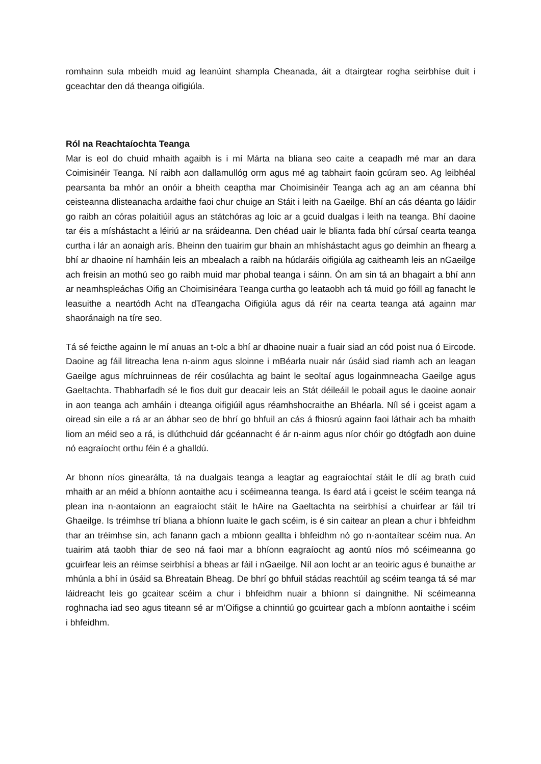romhainn sula mbeidh muid ag leanúint shampla Cheanada, áit a dtairgtear rogha seirbhíse duit i gceachtar den dá theanga oifigiúla.
Ról na Reachtaíochta Teanga
Mar is eol do chuid mhaith agaibh is i mí Márta na bliana seo caite a ceapadh mé mar an dara Coimisinéir Teanga. Ní raibh aon dallamullóg orm agus mé ag tabhairt faoin gcúram seo. Ag leibhéal pearsanta ba mhór an onóir a bheith ceaptha mar Choimisinéir Teanga ach ag an am céanna bhí ceisteanna dlisteanacha ardaithe faoi chur chuige an Stáit i leith na Gaeilge. Bhí an cás déanta go láidir go raibh an córas polaitiúil agus an státchóras ag loic ar a gcuid dualgas i leith na teanga. Bhí daoine tar éis a míshástacht a léiriú ar na sráideanna. Den chéad uair le blianta fada bhí cúrsaí cearta teanga curtha i lár an aonaigh arís. Bheinn den tuairim gur bhain an mhíshástacht agus go deimhin an fhearg a bhí ar dhaoine ní hamháin leis an mbealach a raibh na húdaráis oifigiúla ag caitheamh leis an nGaeilge ach freisin an mothú seo go raibh muid mar phobal teanga i sáinn. Ón am sin tá an bhagairt a bhí ann ar neamhspleáchas Oifig an Choimisinéara Teanga curtha go leataobh ach tá muid go fóill ag fanacht le leasuithe a neartódh Acht na dTeangacha Oifigiúla agus dá réir na cearta teanga atá againn mar shaoránaigh na tíre seo.
Tá sé feicthe againn le mí anuas an t-olc a bhí ar dhaoine nuair a fuair siad an cód poist nua ó Eircode. Daoine ag fáil litreacha lena n-ainm agus sloinne i mBéarla nuair nár úsáid siad riamh ach an leagan Gaeilge agus míchruinneas de réir cosúlachta ag baint le seoltaí agus logainmneacha Gaeilge agus Gaeltachta. Thabharfadh sé le fios duit gur deacair leis an Stát déileáil le pobail agus le daoine aonair in aon teanga ach amháin i dteanga oifigiúil agus réamhshocraithe an Bhéarla. Níl sé i gceist agam a oiread sin eile a rá ar an ábhar seo de bhrí go bhfuil an cás á fhiosrú againn faoi láthair ach ba mhaith liom an méid seo a rá, is dlúthchuid dár gcéannacht é ár n-ainm agus níor chóir go dtógfadh aon duine nó eagraíocht orthu féin é a ghalldú.
Ar bhonn níos ginearálta, tá na dualgais teanga a leagtar ag eagraíochtaí stáit le dlí ag brath cuid mhaith ar an méid a bhíonn aontaithe acu i scéimeanna teanga. Is éard atá i gceist le scéim teanga ná plean ina n-aontaíonn an eagraíocht stáit le hAire na Gaeltachta na seirbhísí a chuirfear ar fáil trí Ghaeilge. Is tréimhse trí bliana a bhíonn luaite le gach scéim, is é sin caitear an plean a chur i bhfeidhm thar an tréimhse sin, ach fanann gach a mbíonn geallta i bhfeidhm nó go n-aontaítear scéim nua. An tuairim atá taobh thiar de seo ná faoi mar a bhíonn eagraíocht ag aontú níos mó scéimeanna go gcuirfear leis an réimse seirbhísí a bheas ar fáil i nGaeilge. Níl aon locht ar an teoiric agus é bunaithe ar mhúnla a bhí in úsáid sa Bhreatain Bheag. De bhrí go bhfuil stádas reachtúil ag scéim teanga tá sé mar láidreacht leis go gcaitear scéim a chur i bhfeidhm nuair a bhíonn sí daingnithe. Ní scéimeanna roghnacha iad seo agus titeann sé ar m’Oifigse a chinntiú go gcuirtear gach a mbíonn aontaithe i scéim i bhfeidhm.